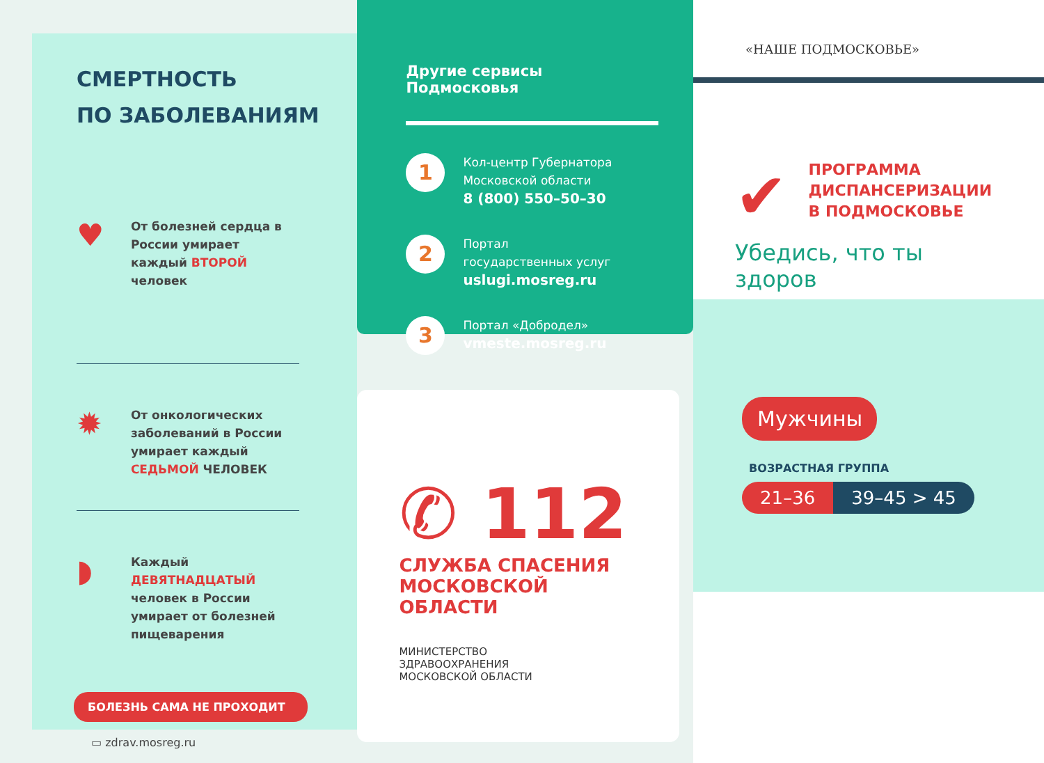СМЕРТНОСТЬ
ПО ЗАБОЛЕВАНИЯМ
♥
От болезней сердца в России умирает каждый ВТОРОЙ человек
✹
От онкологических заболеваний в России умирает каждый СЕДЬМОЙ ЧЕЛОВЕК
◗
Каждый ДЕВЯТНАДЦАТЫЙ человек в России умирает от болезней пищеварения
БОЛЕЗНЬ САМА НЕ ПРОХОДИТ
▭ zdrav.mosreg.ru
Другие сервисы Подмосковья
1
Кол-центр Губернатора
Московской области
8 (800) 550–50–30
2
Портал
государственных услуг
uslugi.mosreg.ru
3
Портал «Добродел»
vmeste.mosreg.ru
✆ 112
СЛУЖБА СПАСЕНИЯ
МОСКОВСКОЙ ОБЛАСТИ
МИНИСТЕРСТВО
ЗДРАВООХРАНЕНИЯ
МОСКОВСКОЙ ОБЛАСТИ
«НАШЕ ПОДМОСКОВЬЕ»
✔
ПРОГРАММА
ДИСПАНСЕРИЗАЦИИ
В ПОДМОСКОВЬЕ
Убедись, что ты здоров
Мужчины
ВОЗРАСТНАЯ ГРУППА
21–36 39–45 > 45